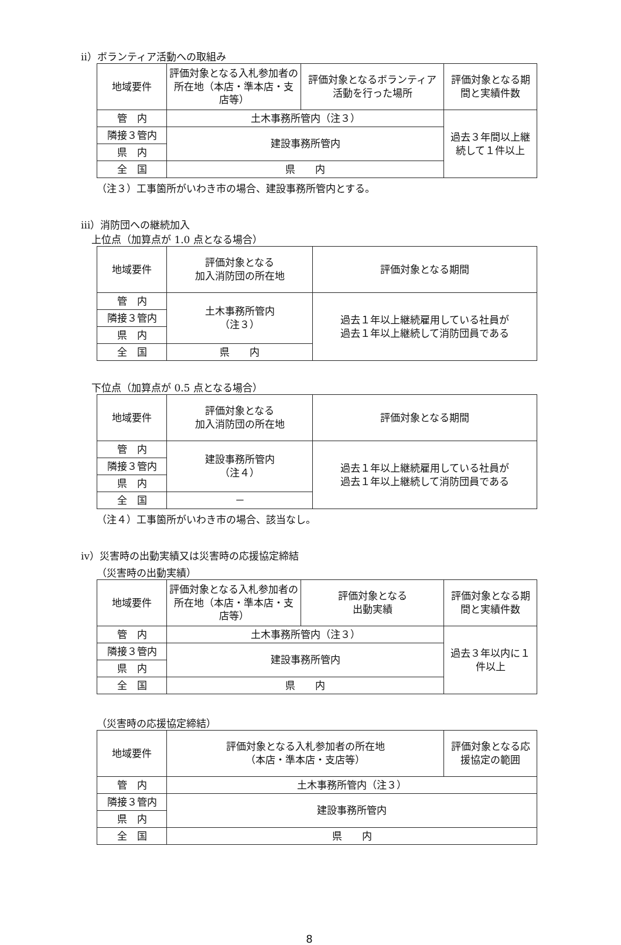ⅱ）ボランティア活動への取組み
| 地域要件 | 評価対象となる入札参加者の所在地（本店・準本店・支店等） | 評価対象となるボランティア活動を行った場所 | 評価対象となる期間と実績件数 |
| --- | --- | --- | --- |
| 管 内 | 土木事務所管内（注３） | | 過去３年間以上継続して１件以上 |
| 隣接３管内 | 建設事務所管内 | | |
| 県 内 | | | |
| 全 国 | 県 内 | | |
（注３）工事箇所がいわき市の場合、建設事務所管内とする。
ⅲ）消防団への継続加入
上位点（加算点が 1.0 点となる場合）
| 地域要件 | 評価対象となる 加入消防団の所在地 | 評価対象となる期間 |
| --- | --- | --- |
| 管 内 | 土木事務所管内 （注３） | 過去１年以上継続雇用している社員が 過去１年以上継続して消防団員である |
| 隣接３管内 | | |
| 県 内 | | |
| 全 国 | 県 内 | |
下位点（加算点が 0.5 点となる場合）
| 地域要件 | 評価対象となる 加入消防団の所在地 | 評価対象となる期間 |
| --- | --- | --- |
| 管 内 | 建設事務所管内 （注４） | 過去１年以上継続雇用している社員が 過去１年以上継続して消防団員である |
| 隣接３管内 | | |
| 県 内 | | |
| 全 国 | － | |
（注４）工事箇所がいわき市の場合、該当なし。
ⅳ）災害時の出動実績又は災害時の応援協定締結
（災害時の出動実績）
| 地域要件 | 評価対象となる入札参加者の所在地（本店・準本店・支店等） | 評価対象となる 出動実績 | 評価対象となる期間と実績件数 |
| --- | --- | --- | --- |
| 管 内 | 土木事務所管内（注３） | | 過去３年以内に１件以上 |
| 隣接３管内 | 建設事務所管内 | | |
| 県 内 | | | |
| 全 国 | 県 内 | | |
（災害時の応援協定締結）
| 地域要件 | 評価対象となる入札参加者の所在地 （本店・準本店・支店等） | 評価対象となる応援協定の範囲 |
| --- | --- | --- |
| 管 内 | 土木事務所管内（注３） | |
| 隣接３管内 | 建設事務所管内 | |
| 県 内 | | |
| 全 国 | 県 内 | |
8